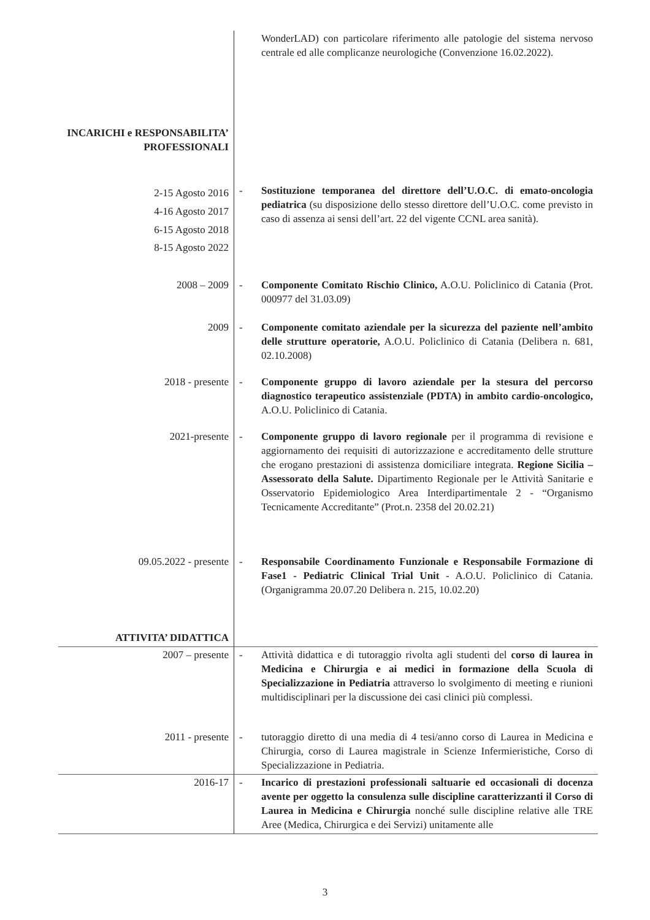| | | WonderLAD) con particolare riferimento alle patologie del sistema nervoso centrale ed alle complicanze neurologiche (Convenzione 16.02.2022). |
| INCARICHI e RESPONSABILITA’ PROFESSIONALI | | |
| 2-15 Agosto 2016 4-16 Agosto 2017 6-15 Agosto 2018 8-15 Agosto 2022 | - | Sostituzione temporanea del direttore dell’U.O.C. di emato-oncologia pediatrica (su disposizione dello stesso direttore dell’U.O.C. come previsto in caso di assenza ai sensi dell’art. 22 del vigente CCNL area sanità). |
| 2008 – 2009 | - | Componente Comitato Rischio Clinico, A.O.U. Policlinico di Catania (Prot. 000977 del 31.03.09) |
| 2009 | - | Componente comitato aziendale per la sicurezza del paziente nell’ambito delle strutture operatorie, A.O.U. Policlinico di Catania (Delibera n. 681, 02.10.2008) |
| 2018 - presente | - | Componente gruppo di lavoro aziendale per la stesura del percorso diagnostico terapeutico assistenziale (PDTA) in ambito cardio-oncologico, A.O.U. Policlinico di Catania. |
| 2021-presente | - | Componente gruppo di lavoro regionale per il programma di revisione e aggiornamento dei requisiti di autorizzazione e accreditamento delle strutture che erogano prestazioni di assistenza domiciliare integrata. Regione Sicilia – Assessorato della Salute. Dipartimento Regionale per le Attività Sanitarie e Osservatorio Epidemiologico Area Interdipartimentale 2 - “Organismo Tecnicamente Accreditante” (Prot.n. 2358 del 20.02.21) |
| 09.05.2022 - presente | - | Responsabile Coordinamento Funzionale e Responsabile Formazione di Fase1 - Pediatric Clinical Trial Unit - A.O.U. Policlinico di Catania. (Organigramma 20.07.20 Delibera n. 215, 10.02.20) |
| ATTIVITA’ DIDATTICA | | |
| 2007 – presente | - | Attività didattica e di tutoraggio rivolta agli studenti del corso di laurea in Medicina e Chirurgia e ai medici in formazione della Scuola di Specializzazione in Pediatria attraverso lo svolgimento di meeting e riunioni multidisciplinari per la discussione dei casi clinici più complessi. |
| 2011 - presente | - | tutoraggio diretto di una media di 4 tesi/anno corso di Laurea in Medicina e Chirurgia, corso di Laurea magistrale in Scienze Infermieristiche, Corso di Specializzazione in Pediatria. |
| 2016-17 | - | Incarico di prestazioni professionali saltuarie ed occasionali di docenza avente per oggetto la consulenza sulle discipline caratterizzanti il Corso di Laurea in Medicina e Chirurgia nonché sulle discipline relative alle TRE Aree (Medica, Chirurgica e dei Servizi) unitamente alle |
3